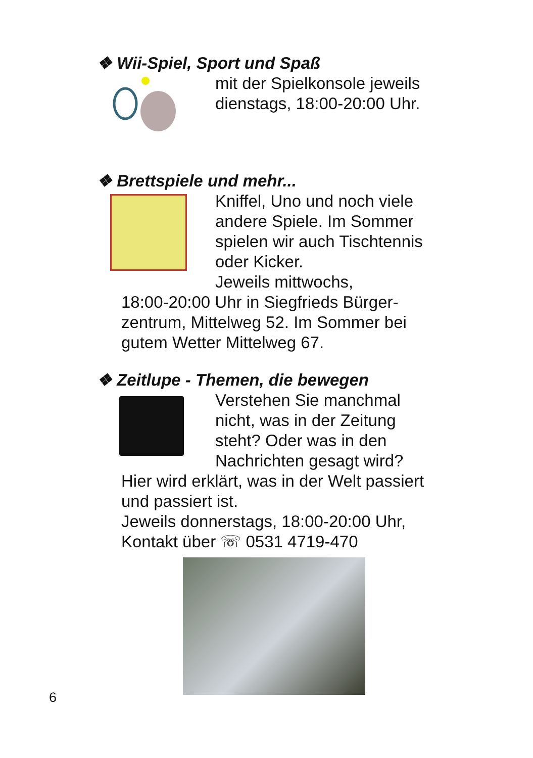❖ Wii-Spiel, Sport und Spaß
mit der Spielkonsole jeweils dienstags, 18:00-20:00 Uhr.
❖ Brettspiele und mehr...
Kniffel, Uno und noch viele andere Spiele. Im Sommer spielen wir auch Tischtennis oder Kicker.
Jeweils mittwochs,
18:00-20:00 Uhr in Siegfrieds Bürger-zentrum, Mittelweg 52. Im Sommer bei gutem Wetter Mittelweg 67.
❖ Zeitlupe - Themen, die bewegen
Verstehen Sie manchmal nicht, was in der Zeitung steht? Oder was in den Nachrichten gesagt wird?
Hier wird erklärt, was in der Welt passiert und passiert ist.
Jeweils donnerstags, 18:00-20:00 Uhr,
Kontakt über ☏ 0531 4719-470
6